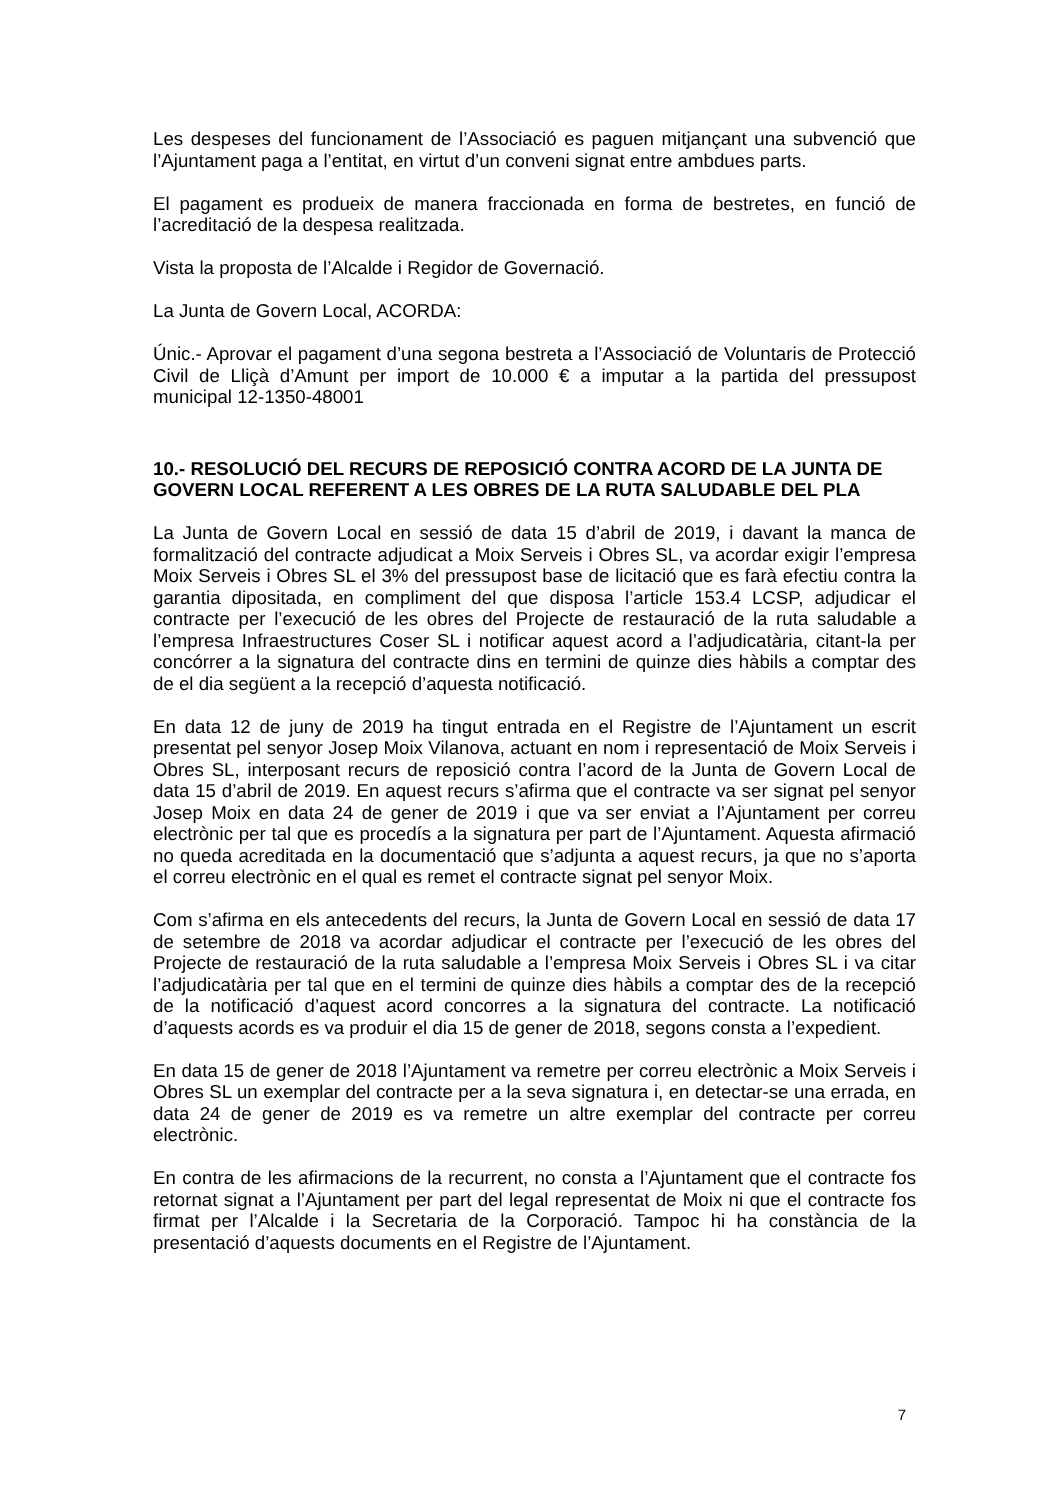Les despeses del funcionament de l’Associació es paguen mitjançant una subvenció que l’Ajuntament paga a l’entitat, en virtut d’un conveni signat entre ambdues parts.
El pagament es produeix de manera fraccionada en forma de bestretes, en funció de l’acreditació de la despesa realitzada.
Vista la proposta de l’Alcalde i Regidor de Governació.
La Junta de Govern Local, ACORDA:
Únic.- Aprovar el pagament d’una segona bestreta a l’Associació de Voluntaris de Protecció Civil de Lliçà d’Amunt per import de 10.000 € a imputar a la partida del pressupost municipal 12-1350-48001
10.- RESOLUCIÓ DEL RECURS DE REPOSICIÓ CONTRA ACORD DE LA JUNTA DE GOVERN LOCAL REFERENT A LES OBRES DE LA RUTA SALUDABLE DEL PLA
La Junta de Govern Local en sessió de data 15 d’abril de 2019, i davant la manca de formalització del contracte adjudicat a Moix Serveis i Obres SL, va acordar exigir l’empresa Moix Serveis i Obres SL el 3% del pressupost base de licitació que es farà efectiu contra la garantia dipositada, en compliment del que disposa l’article 153.4 LCSP, adjudicar el contracte per l’execució de les obres del Projecte de restauració de la ruta saludable a l’empresa Infraestructures Coser SL i notificar aquest acord a l’adjudicatària, citant-la per concórrer a la signatura del contracte dins en termini de quinze dies hàbils a comptar des de el dia següent a la recepció d’aquesta notificació.
En data 12 de juny de 2019 ha tingut entrada en el Registre de l’Ajuntament un escrit presentat pel senyor Josep Moix Vilanova, actuant en nom i representació de Moix Serveis i Obres SL, interposant recurs de reposició contra l’acord de la Junta de Govern Local de data 15 d’abril de 2019. En aquest recurs s’afirma que el contracte va ser signat pel senyor Josep Moix en data 24 de gener de 2019 i que va ser enviat a l’Ajuntament per correu electrònic per tal que es procedís a la signatura per part de l’Ajuntament. Aquesta afirmació no queda acreditada en la documentació que s’adjunta a aquest recurs, ja que no s’aporta el correu electrònic en el qual es remet el contracte signat pel senyor Moix.
Com s’afirma en els antecedents del recurs, la Junta de Govern Local en sessió de data 17 de setembre de 2018 va acordar adjudicar el contracte per l’execució de les obres del Projecte de restauració de la ruta saludable a l’empresa Moix Serveis i Obres SL i va citar l’adjudicatària per tal que en el termini de quinze dies hàbils a comptar des de la recepció de la notificació d’aquest acord concorres a la signatura del contracte. La notificació d’aquests acords es va produir el dia 15 de gener de 2018, segons consta a l’expedient.
En data 15 de gener de 2018 l’Ajuntament va remetre per correu electrònic a Moix Serveis i Obres SL un exemplar del contracte per a la seva signatura i, en detectar-se una errada, en data 24 de gener de 2019 es va remetre un altre exemplar del contracte per correu electrònic.
En contra de les afirmacions de la recurrent, no consta a l’Ajuntament que el contracte fos retornat signat a l’Ajuntament per part del legal representat de Moix ni que el contracte fos firmat per l’Alcalde i la Secretaria de la Corporació. Tampoc hi ha constància de la presentació d’aquests documents en el Registre de l’Ajuntament.
7